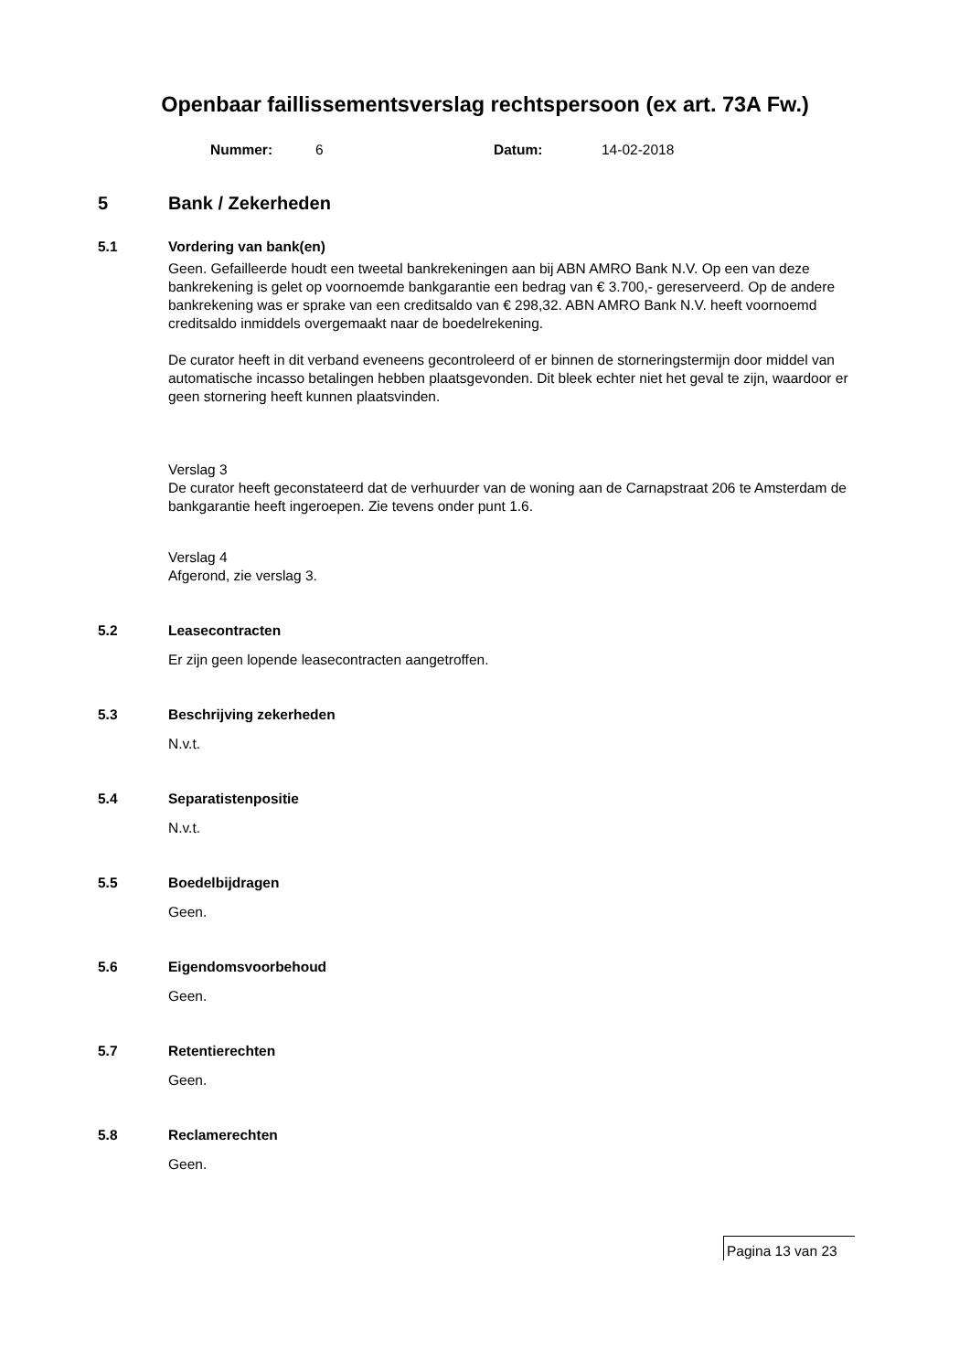Openbaar faillissementsverslag rechtspersoon (ex art. 73A Fw.)
Nummer: 6 Datum: 14-02-2018
5 Bank / Zekerheden
5.1 Vordering van bank(en)
Geen. Gefailleerde houdt een tweetal bankrekeningen aan bij ABN AMRO Bank N.V. Op een van deze bankrekening is gelet op voornoemde bankgarantie een bedrag van € 3.700,- gereserveerd. Op de andere bankrekening was er sprake van een creditsaldo van € 298,32. ABN AMRO Bank N.V. heeft voornoemd creditsaldo inmiddels overgemaakt naar de boedelrekening.
De curator heeft in dit verband eveneens gecontroleerd of er binnen de storneringstermijn door middel van automatische incasso betalingen hebben plaatsgevonden. Dit bleek echter niet het geval te zijn, waardoor er geen stornering heeft kunnen plaatsvinden.
Verslag 3
De curator heeft geconstateerd dat de verhuurder van de woning aan de Carnapstraat 206 te Amsterdam de bankgarantie heeft ingeroepen. Zie tevens onder punt 1.6.
Verslag 4
Afgerond, zie verslag 3.
5.2 Leasecontracten
Er zijn geen lopende leasecontracten aangetroffen.
5.3 Beschrijving zekerheden
N.v.t.
5.4 Separatistenpositie
N.v.t.
5.5 Boedelbijdragen
Geen.
5.6 Eigendomsvoorbehoud
Geen.
5.7 Retentierechten
Geen.
5.8 Reclamerechten
Geen.
Pagina 13 van 23